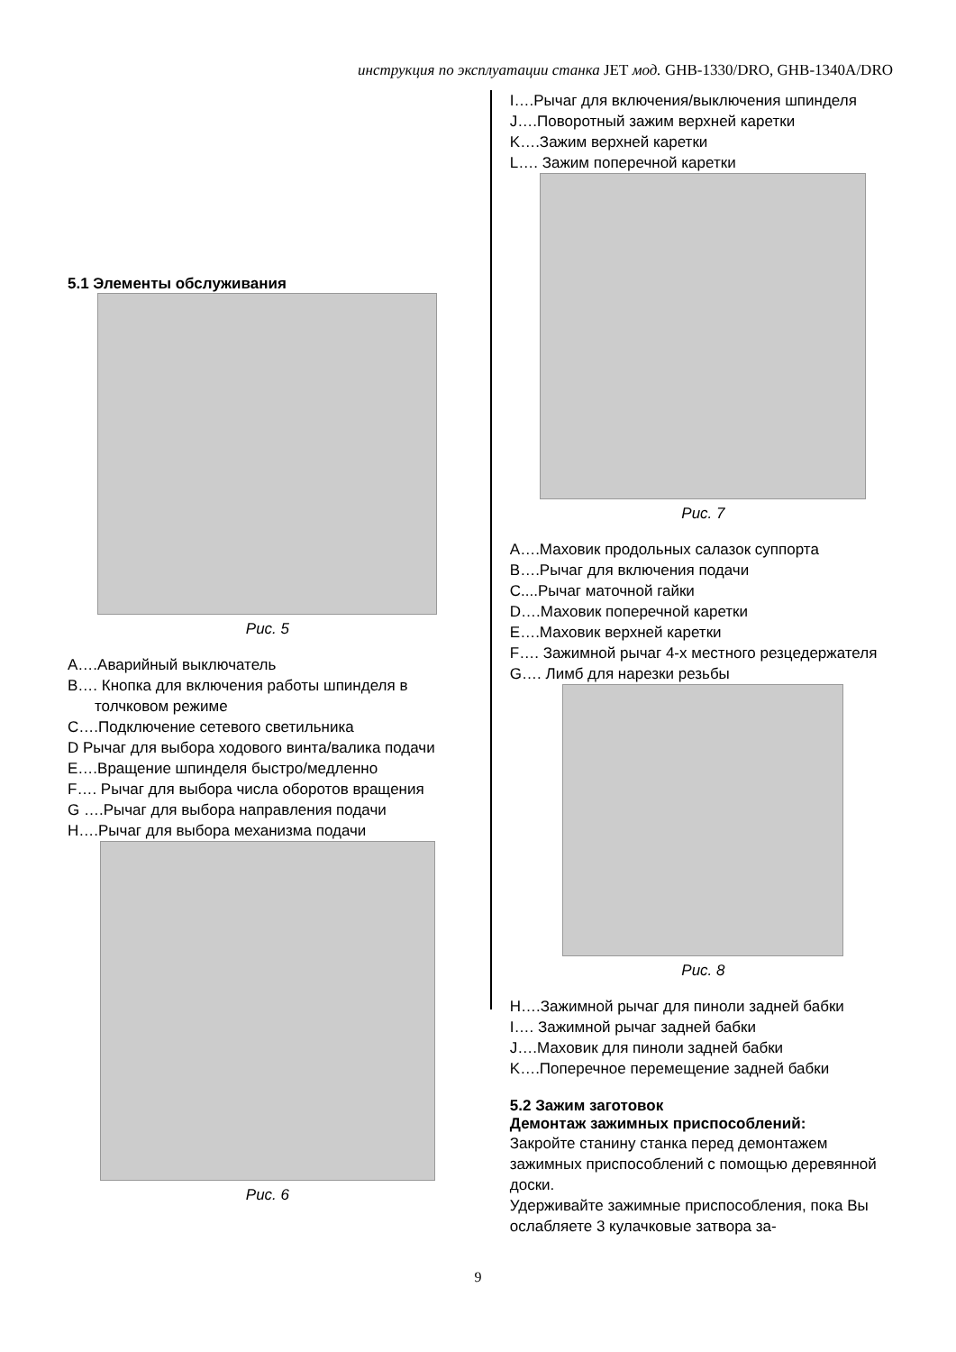инструкция по эксплуатации станка JET мод. GHB-1330/DRO, GHB-1340A/DRO
5.1 Элементы обслуживания
Рис. 5
A….Аварийный выключатель
B…. Кнопка для включения работы шпинделя в толчковом режиме
C….Подключение сетевого светильника
D Рычаг для выбора ходового винта/валика подачи
E….Вращение шпинделя быстро/медленно
F…. Рычаг для выбора числа оборотов вращения
G ….Рычаг для выбора направления подачи
H….Рычаг для выбора механизма подачи
Рис. 6
I….Рычаг для включения/выключения шпинделя
J….Поворотный зажим верхней каретки
K….Зажим верхней каретки
L…. Зажим поперечной каретки
Рис. 7
A….Маховик продольных салазок суппорта
B….Рычаг для включения подачи
C....Рычаг маточной гайки
D….Маховик поперечной каретки
E….Маховик верхней каретки
F…. Зажимной рычаг 4-х местного резцедержателя
G…. Лимб для нарезки резьбы
Рис. 8
H….Зажимной рычаг для пиноли задней бабки
I…. Зажимной рычаг задней бабки
J….Маховик для пиноли задней бабки
K….Поперечное перемещение задней бабки
5.2 Зажим заготовок
Демонтаж зажимных приспособлений:
Закройте станину станка перед демонтажем зажимных приспособлений с помощью деревянной доски.
Удерживайте зажимные приспособления, пока Вы ослабляете 3 кулачковые затвора за-
9